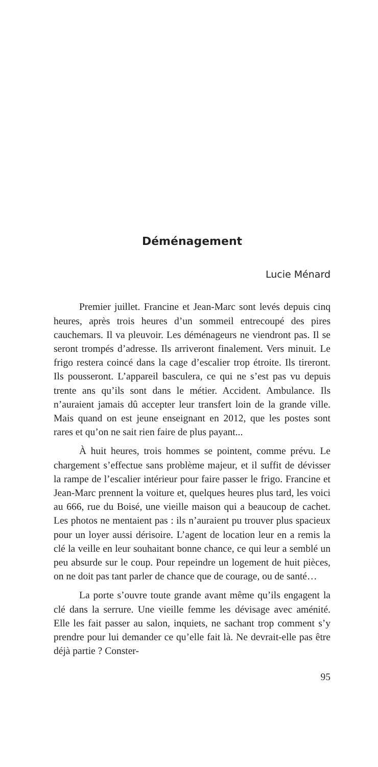Déménagement
Lucie Ménard
Premier juillet. Francine et Jean-Marc sont levés depuis cinq heures, après trois heures d’un sommeil entrecoupé des pires cauchemars. Il va pleuvoir. Les déménageurs ne viendront pas. Il se seront trompés d’adresse. Ils arriveront finalement. Vers minuit. Le frigo restera coincé dans la cage d’escalier trop étroite. Ils tireront. Ils pousseront. L’appareil basculera, ce qui ne s’est pas vu depuis trente ans qu’ils sont dans le métier. Accident. Ambulance. Ils n’auraient jamais dû accepter leur transfert loin de la grande ville. Mais quand on est jeune enseignant en 2012, que les postes sont rares et qu’on ne sait rien faire de plus payant...
À huit heures, trois hommes se pointent, comme prévu. Le chargement s’effectue sans problème majeur, et il suffit de dévisser la rampe de l’escalier intérieur pour faire passer le frigo. Francine et Jean-Marc prennent la voiture et, quelques heures plus tard, les voici au 666, rue du Boisé, une vieille maison qui a beaucoup de cachet. Les photos ne mentaient pas : ils n’auraient pu trouver plus spacieux pour un loyer aussi dérisoire. L’agent de location leur en a remis la clé la veille en leur souhaitant bonne chance, ce qui leur a semblé un peu absurde sur le coup. Pour repeindre un logement de huit pièces, on ne doit pas tant parler de chance que de courage, ou de santé…
La porte s’ouvre toute grande avant même qu’ils engagent la clé dans la serrure. Une vieille femme les dévisage avec aménité. Elle les fait passer au salon, inquiets, ne sachant trop comment s’y prendre pour lui demander ce qu’elle fait là. Ne devrait-elle pas être déjà partie ? Conster-
95